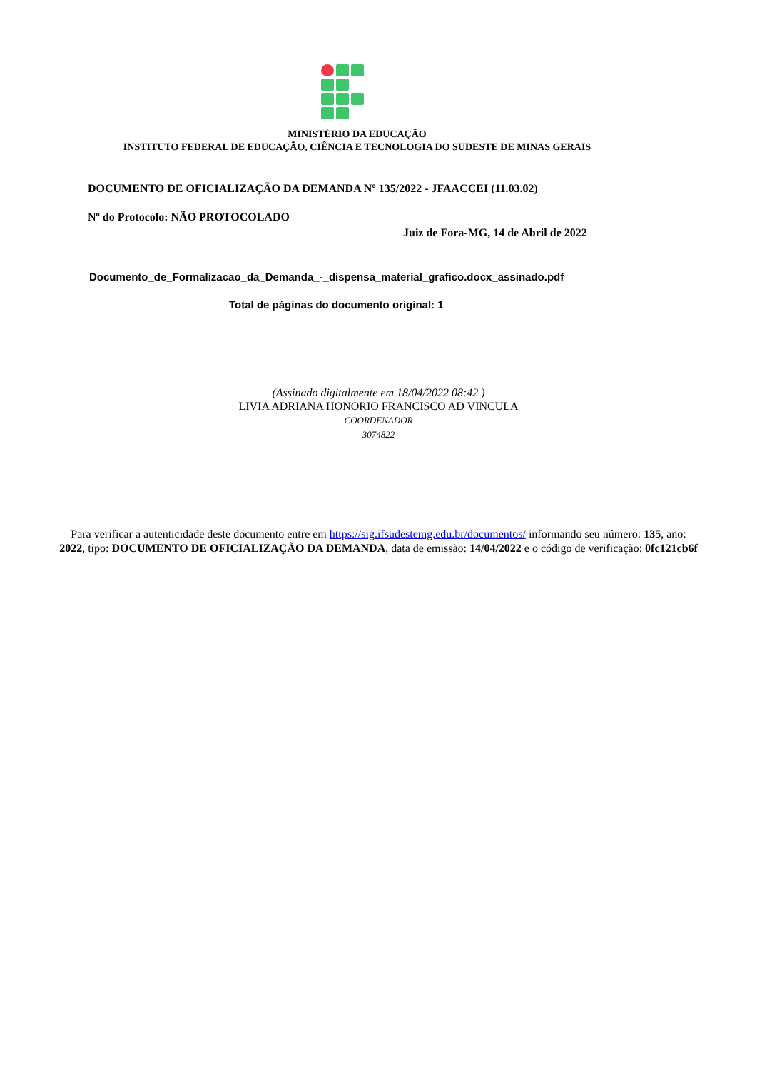MINISTÉRIO DA EDUCAÇÃO
INSTITUTO FEDERAL DE EDUCAÇÃO, CIÊNCIA E TECNOLOGIA DO SUDESTE DE MINAS GERAIS
DOCUMENTO DE OFICIALIZAÇÃO DA DEMANDA Nº 135/2022 - JFAACCEI (11.03.02)
Nº do Protocolo: NÃO PROTOCOLADO
Juiz de Fora-MG, 14 de Abril de 2022
Documento_de_Formalizacao_da_Demanda_-_dispensa_material_grafico.docx_assinado.pdf
Total de páginas do documento original: 1
(Assinado digitalmente em 18/04/2022 08:42 )
LIVIA ADRIANA HONORIO FRANCISCO AD VINCULA
COORDENADOR
3074822
Para verificar a autenticidade deste documento entre em https://sig.ifsudestemg.edu.br/documentos/ informando seu número: 135, ano: 2022, tipo: DOCUMENTO DE OFICIALIZAÇÃO DA DEMANDA, data de emissão: 14/04/2022 e o código de verificação: 0fc121cb6f